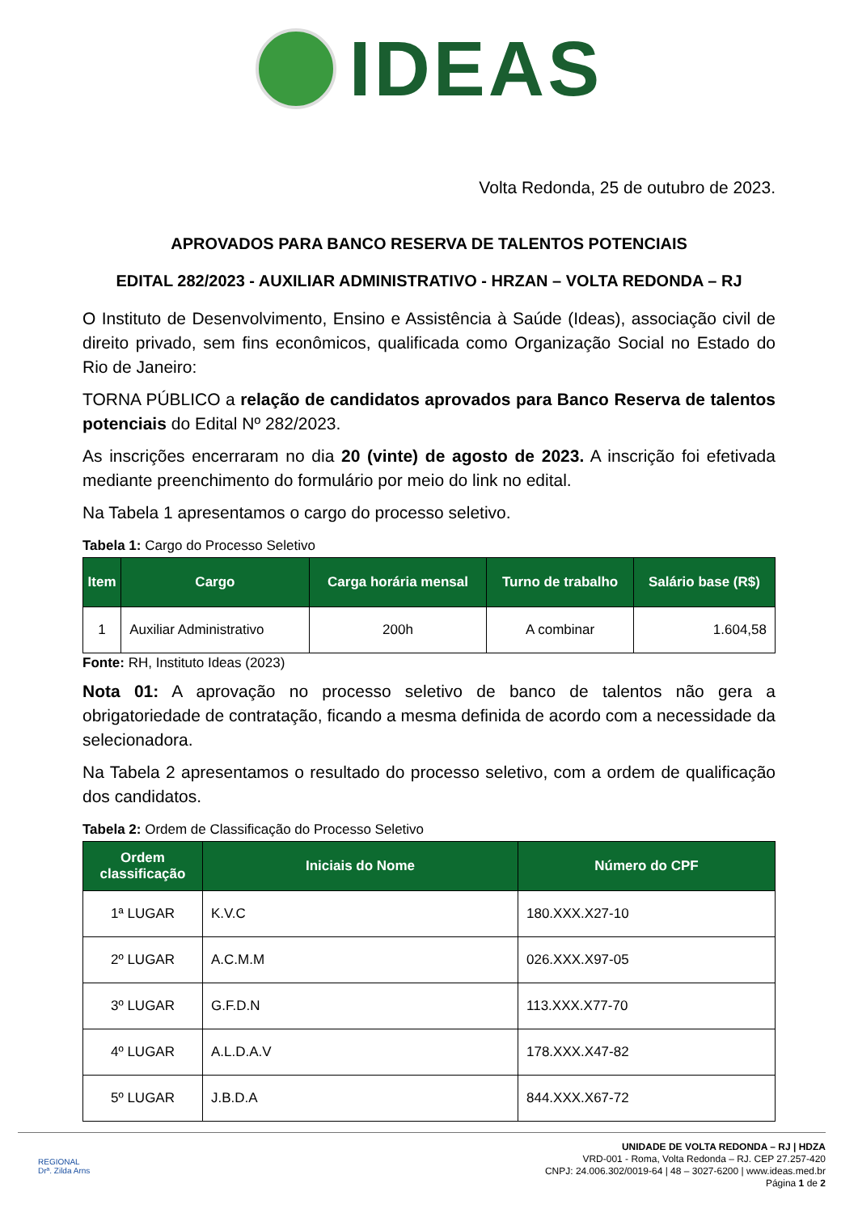IDEAS
Volta Redonda, 25 de outubro de 2023.
APROVADOS PARA BANCO RESERVA DE TALENTOS POTENCIAIS
EDITAL 282/2023 - AUXILIAR ADMINISTRATIVO - HRZAN – VOLTA REDONDA – RJ
O Instituto de Desenvolvimento, Ensino e Assistência à Saúde (Ideas), associação civil de direito privado, sem fins econômicos, qualificada como Organização Social no Estado do Rio de Janeiro:
TORNA PÚBLICO a relação de candidatos aprovados para Banco Reserva de talentos potenciais do Edital Nº 282/2023.
As inscrições encerraram no dia 20 (vinte) de agosto de 2023. A inscrição foi efetivada mediante preenchimento do formulário por meio do link no edital.
Na Tabela 1 apresentamos o cargo do processo seletivo.
Tabela 1: Cargo do Processo Seletivo
| Item | Cargo | Carga horária mensal | Turno de trabalho | Salário base (R$) |
| --- | --- | --- | --- | --- |
| 1 | Auxiliar Administrativo | 200h | A combinar | 1.604,58 |
Fonte: RH, Instituto Ideas (2023)
Nota 01: A aprovação no processo seletivo de banco de talentos não gera a obrigatoriedade de contratação, ficando a mesma definida de acordo com a necessidade da selecionadora.
Na Tabela 2 apresentamos o resultado do processo seletivo, com a ordem de qualificação dos candidatos.
Tabela 2: Ordem de Classificação do Processo Seletivo
| Ordem classificação | Iniciais do Nome | Número do CPF |
| --- | --- | --- |
| 1ª LUGAR | K.V.C | 180.XXX.X27-10 |
| 2º LUGAR | A.C.M.M | 026.XXX.X97-05 |
| 3º LUGAR | G.F.D.N | 113.XXX.X77-70 |
| 4º LUGAR | A.L.D.A.V | 178.XXX.X47-82 |
| 5º LUGAR | J.B.D.A | 844.XXX.X67-72 |
REGIONAL
Drª. Zilda Arns
UNIDADE DE VOLTA REDONDA – RJ | HDZA
VRD-001 - Roma, Volta Redonda – RJ. CEP 27.257-420
CNPJ: 24.006.302/0019-64 | 48 – 3027-6200 | www.ideas.med.br
Página 1 de 2